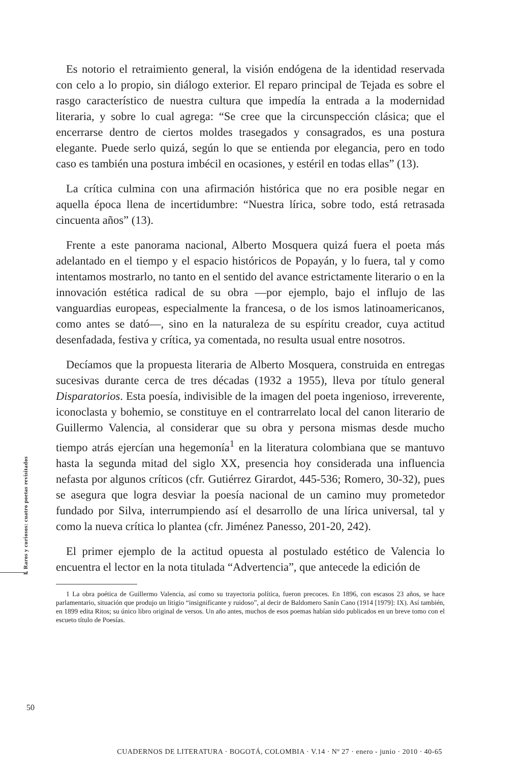I. Raros y curiosos: cuatro poetas revisitados
Es notorio el retraimiento general, la visión endógena de la identidad reservada con celo a lo propio, sin diálogo exterior. El reparo principal de Tejada es sobre el rasgo característico de nuestra cultura que impedía la entrada a la modernidad literaria, y sobre lo cual agrega: “Se cree que la circunspección clásica; que el encerrarse dentro de ciertos moldes trasegados y consagrados, es una postura elegante. Puede serlo quizá, según lo que se entienda por elegancia, pero en todo caso es también una postura imbécil en ocasiones, y estéril en todas ellas” (13).
La crítica culmina con una afirmación histórica que no era posible negar en aquella época llena de incertidumbre: “Nuestra lírica, sobre todo, está retrasada cincuenta años” (13).
Frente a este panorama nacional, Alberto Mosquera quizá fuera el poeta más adelantado en el tiempo y el espacio históricos de Popayán, y lo fuera, tal y como intentamos mostrarlo, no tanto en el sentido del avance estrictamente literario o en la innovación estética radical de su obra —por ejemplo, bajo el influjo de las vanguardias europeas, especialmente la francesa, o de los ismos latinoamericanos, como antes se dató—, sino en la naturaleza de su espíritu creador, cuya actitud desenfadada, festiva y crítica, ya comentada, no resulta usual entre nosotros.
Decíamos que la propuesta literaria de Alberto Mosquera, construida en entregas sucesivas durante cerca de tres décadas (1932 a 1955), lleva por título general Disparatorios. Esta poesía, indivisible de la imagen del poeta ingenioso, irreverente, iconoclasta y bohemio, se constituye en el contrarrelato local del canon literario de Guillermo Valencia, al considerar que su obra y persona mismas desde mucho tiempo atrás ejercían una hegemonía<sup>1</sup> en la literatura colombiana que se mantuvo hasta la segunda mitad del siglo XX, presencia hoy considerada una influencia nefasta por algunos críticos (cfr. Gutiérrez Girardot, 445-536; Romero, 30-32), pues se asegura que logra desviar la poesía nacional de un camino muy prometedor fundado por Silva, interrumpiendo así el desarrollo de una lírica universal, tal y como la nueva crítica lo plantea (cfr. Jiménez Panesso, 201-20, 242).
El primer ejemplo de la actitud opuesta al postulado estético de Valencia lo encuentra el lector en la nota titulada “Advertencia”, que antecede la edición de
1 La obra poética de Guillermo Valencia, así como su trayectoria política, fueron precoces. En 1896, con escasos 23 años, se hace parlamentario, situación que produjo un litigio “insignificante y ruidoso”, al decir de Baldomero Sanín Cano (1914 [1979]: IX). Así también, en 1899 edita Ritos; su único libro original de versos. Un año antes, muchos de esos poemas habían sido publicados en un breve tomo con el escueto título de Poesías.
50
CUADERNOS DE LITERATURA · BOGOTÁ, COLOMBIA · V.14 · Nº 27 · enero - junio · 2010 · 40-65